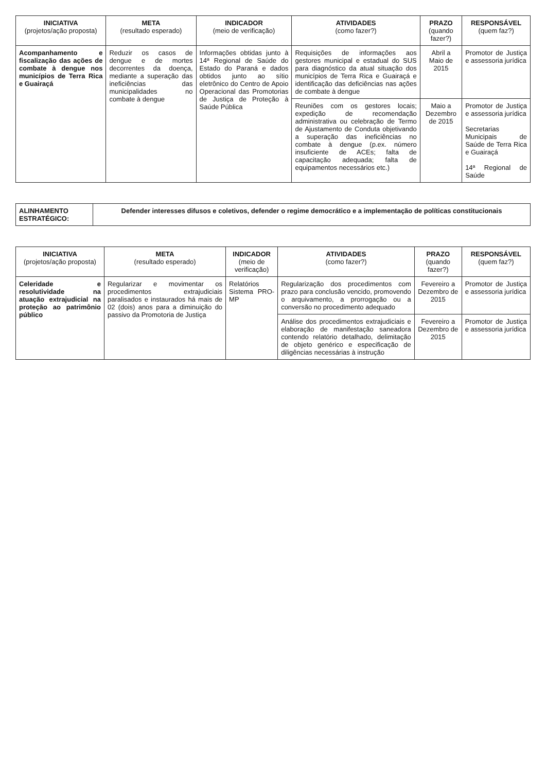| INICIATIVA (projetos/ação proposta) | META (resultado esperado) | INDICADOR (meio de verificação) | ATIVIDADES (como fazer?) | PRAZO (quando fazer?) | RESPONSÁVEL (quem faz?) |
| --- | --- | --- | --- | --- | --- |
| Acompanhamento e fiscalização das ações de combate à dengue nos municípios de Terra Rica e Guairaçá | Reduzir os casos de dengue e de mortes decorrentes da doença, mediante a superação das ineficiências das municipalidades no combate à dengue | Informações obtidas junto à 14ª Regional de Saúde do Estado do Paraná e dados obtidos junto ao sítio eletrônico do Centro de Apoio Operacional das Promotorias de Justiça de Proteção à Saúde Pública | Requisições de informações aos gestores municipal e estadual do SUS para diagnóstico da atual situação dos municípios de Terra Rica e Guairaçá e identificação das deficiências nas ações de combate à dengue | Abril a Maio de 2015 | Promotor de Justiça e assessoria jurídica |
| | | | Reuniões com os gestores locais; expedição de recomendação administrativa ou celebração de Termo de Ajustamento de Conduta objetivando a superação das ineficiências no combate à dengue (p.ex. número insuficiente de ACEs; falta de capacitação adequada; falta de equipamentos necessários etc.) | Maio a Dezembro de 2015 | Promotor de Justiça e assessoria jurídica Secretarias Municipais de Saúde de Terra Rica e Guairaçá 14ª Regional de Saúde |
| ALINHAMENTO ESTRATÉGICO: | Defender interesses difusos e coletivos, defender o regime democrático e a implementação de políticas constitucionais |
| INICIATIVA (projetos/ação proposta) | META (resultado esperado) | INDICADOR (meio de verificação) | ATIVIDADES (como fazer?) | PRAZO (quando fazer?) | RESPONSÁVEL (quem faz?) |
| --- | --- | --- | --- | --- | --- |
| Celeridade e resolutividade na atuação extrajudicial na proteção ao patrimônio público | Regularizar e movimentar os procedimentos extrajudiciais paralisados e instaurados há mais de 02 (dois) anos para a diminuição do passivo da Promotoria de Justiça | Relatórios Sistema PRO-MP | Regularização dos procedimentos com prazo para conclusão vencido, promovendo o arquivamento, a prorrogação ou a conversão no procedimento adequado | Fevereiro a Dezembro de 2015 | Promotor de Justiça e assessoria jurídica |
| | | | Análise dos procedimentos extrajudiciais e elaboração de manifestação saneadora contendo relatório detalhado, delimitação de objeto genérico e especificação de diligências necessárias à instrução | Fevereiro a Dezembro de 2015 | Promotor de Justiça e assessoria jurídica |